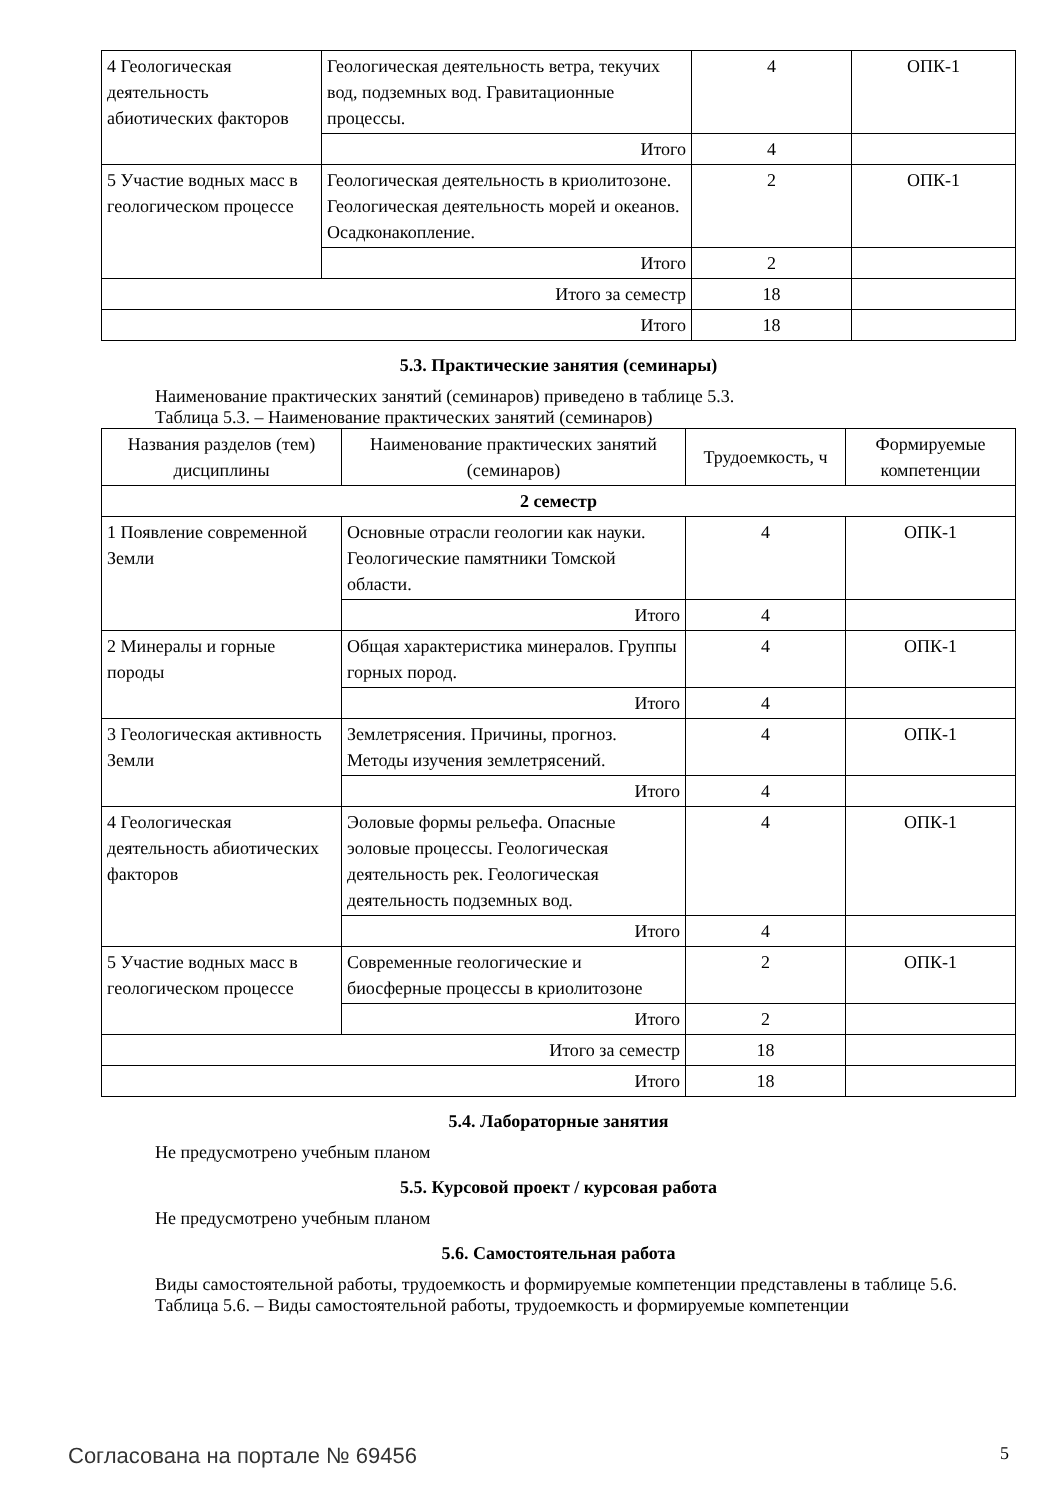| 4 Геологическая деятельность абиотических факторов | Геологическая деятельность ветра, текучих вод, подземных вод. Гравитационные процессы. | 4 | ОПК-1 |
| | Итого | 4 | |
| 5 Участие водных масс в геологическом процессе | Геологическая деятельность в криолитозоне. Геологическая деятельность морей и океанов. Осадконакопление. | 2 | ОПК-1 |
| | Итого | 2 | |
| Итого за семестр | | 18 | |
| Итого | | 18 | |
5.3. Практические занятия (семинары)
Наименование практических занятий (семинаров) приведено в таблице 5.3.
Таблица 5.3. – Наименование практических занятий (семинаров)
| Названия разделов (тем) дисциплины | Наименование практических занятий (семинаров) | Трудоемкость, ч | Формируемые компетенции |
| --- | --- | --- | --- |
| 2 семестр | | | |
| 1 Появление современной Земли | Основные отрасли геологии как науки. Геологические памятники Томской области. | 4 | ОПК-1 |
| | Итого | 4 | |
| 2 Минералы и горные породы | Общая характеристика минералов. Группы горных пород. | 4 | ОПК-1 |
| | Итого | 4 | |
| 3 Геологическая активность Земли | Землетрясения. Причины, прогноз. Методы изучения землетрясений. | 4 | ОПК-1 |
| | Итого | 4 | |
| 4 Геологическая деятельность абиотических факторов | Эоловые формы рельефа. Опасные эоловые процессы. Геологическая деятельность рек. Геологическая деятельность подземных вод. | 4 | ОПК-1 |
| | Итого | 4 | |
| 5 Участие водных масс в геологическом процессе | Современные геологические и биосферные процессы в криолитозоне | 2 | ОПК-1 |
| | Итого | 2 | |
| Итого за семестр | | 18 | |
| Итого | | 18 | |
5.4. Лабораторные занятия
Не предусмотрено учебным планом
5.5. Курсовой проект / курсовая работа
Не предусмотрено учебным планом
5.6. Самостоятельная работа
Виды самостоятельной работы, трудоемкость и формируемые компетенции представлены в таблице 5.6.
Таблица 5.6. – Виды самостоятельной работы, трудоемкость и формируемые компетенции
Согласована на портале № 69456 5